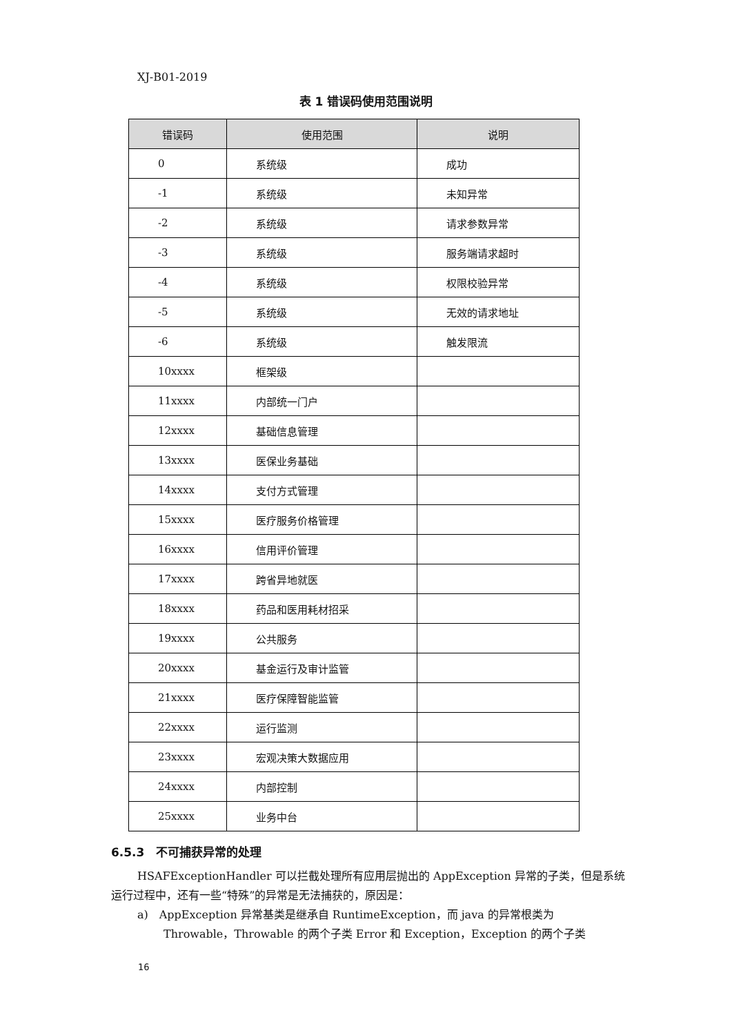XJ-B01-2019
表 1 错误码使用范围说明
| 错误码 | 使用范围 | 说明 |
| --- | --- | --- |
| 0 | 系统级 | 成功 |
| -1 | 系统级 | 未知异常 |
| -2 | 系统级 | 请求参数异常 |
| -3 | 系统级 | 服务端请求超时 |
| -4 | 系统级 | 权限校验异常 |
| -5 | 系统级 | 无效的请求地址 |
| -6 | 系统级 | 触发限流 |
| 10xxxx | 框架级 | |
| 11xxxx | 内部统一门户 | |
| 12xxxx | 基础信息管理 | |
| 13xxxx | 医保业务基础 | |
| 14xxxx | 支付方式管理 | |
| 15xxxx | 医疗服务价格管理 | |
| 16xxxx | 信用评价管理 | |
| 17xxxx | 跨省异地就医 | |
| 18xxxx | 药品和医用耗材招采 | |
| 19xxxx | 公共服务 | |
| 20xxxx | 基金运行及审计监管 | |
| 21xxxx | 医疗保障智能监管 | |
| 22xxxx | 运行监测 | |
| 23xxxx | 宏观决策大数据应用 | |
| 24xxxx | 内部控制 | |
| 25xxxx | 业务中台 | |
6.5.3　不可捕获异常的处理
HSAFExceptionHandler 可以拦截处理所有应用层抛出的 AppException 异常的子类，但是系统运行过程中，还有一些“特殊”的异常是无法捕获的，原因是：
a)　AppException 异常基类是继承自 RuntimeException，而 java 的异常根类为 Throwable，Throwable 的两个子类 Error 和 Exception，Exception 的两个子类
16